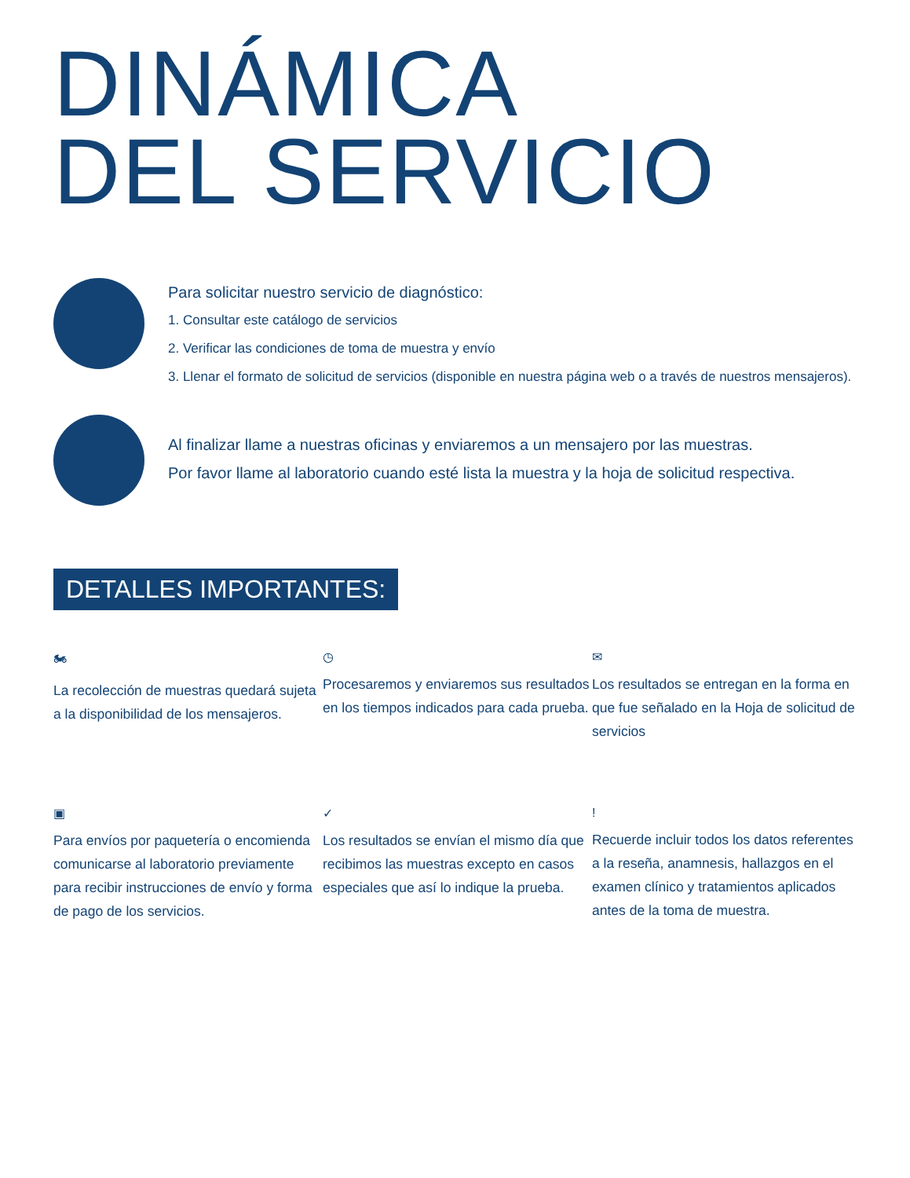DINÁMICA
DEL SERVICIO
Para solicitar nuestro servicio de diagnóstico:
1. Consultar este catálogo de servicios
2. Verificar las condiciones de toma de muestra y envío
3. Llenar el formato de solicitud de servicios (disponible en nuestra página web o a través de nuestros mensajeros).
Al finalizar llame a nuestras oficinas y enviaremos a un mensajero por las muestras.
Por favor llame al laboratorio cuando esté lista la muestra y la hoja de solicitud respectiva.
DETALLES IMPORTANTES:
🏍
La recolección de muestras quedará sujeta a la disponibilidad de los mensajeros.
◷
Procesaremos y enviaremos sus resultados en los tiempos indicados para cada prueba.
✉
Los resultados se entregan en la forma en que fue señalado en la Hoja de solicitud de servicios
▣
Para envíos por paquetería o encomienda comunicarse al laboratorio previamente para recibir instrucciones de envío y forma de pago de los servicios.
✓
Los resultados se envían el mismo día que recibimos las muestras excepto en casos especiales que así lo indique la prueba.
!
Recuerde incluir todos los datos referentes a la reseña, anamnesis, hallazgos en el examen clínico y tratamientos aplicados antes de la toma de muestra.